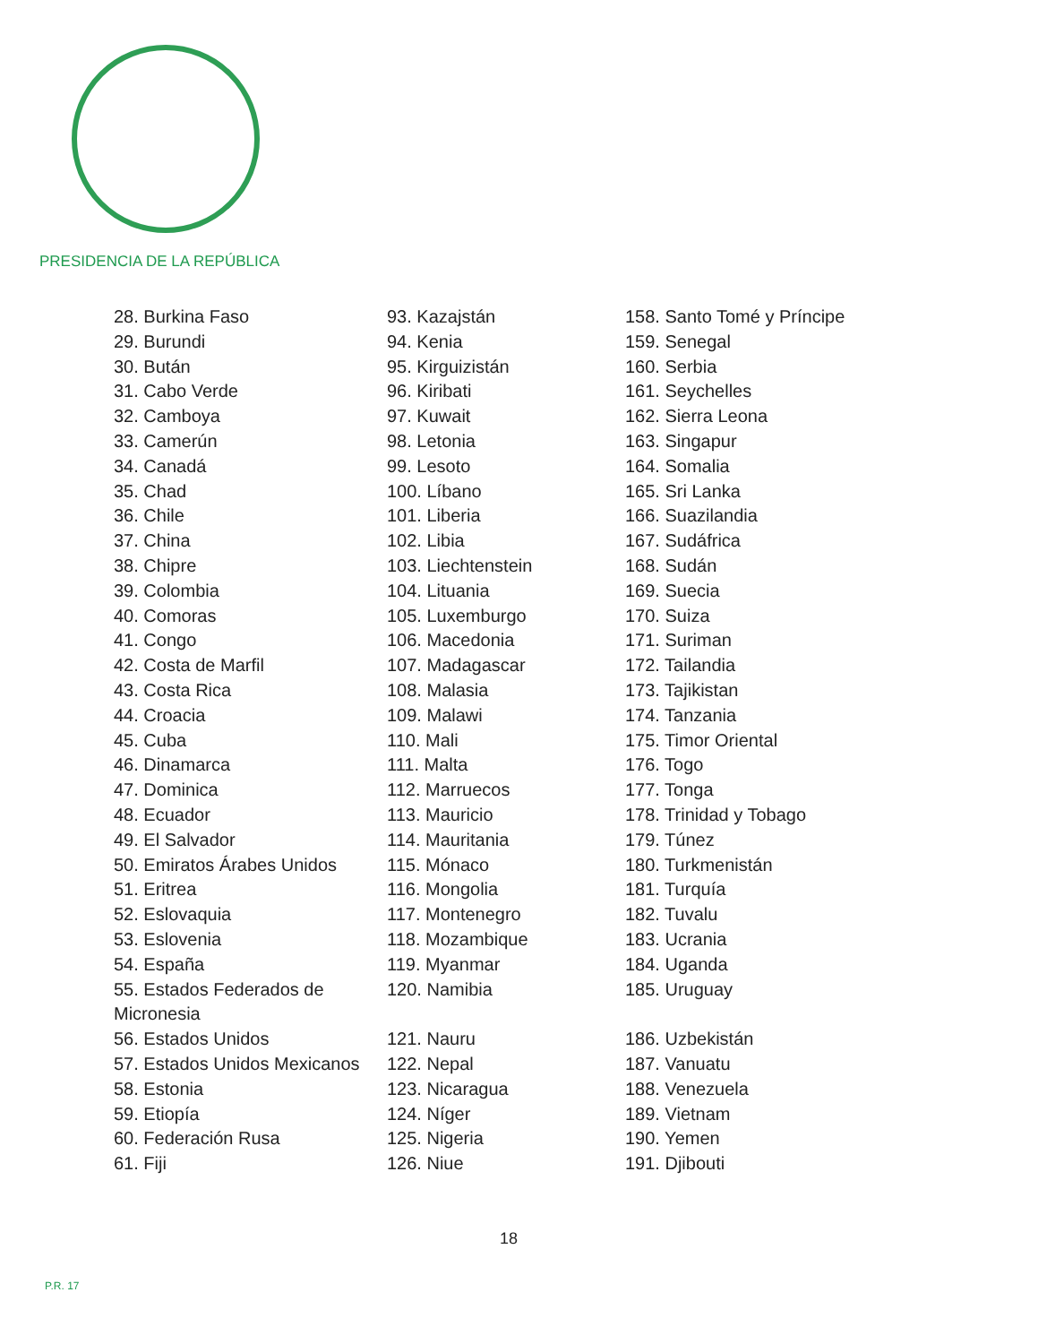PRESIDENCIA DE LA REPÚBLICA
28. Burkina Faso
29. Burundi
30. Bután
31. Cabo Verde
32. Camboya
33. Camerún
34. Canadá
35. Chad
36. Chile
37. China
38. Chipre
39. Colombia
40. Comoras
41. Congo
42. Costa de Marfil
43. Costa Rica
44. Croacia
45. Cuba
46. Dinamarca
47. Dominica
48. Ecuador
49. El Salvador
50. Emiratos Árabes Unidos
51. Eritrea
52. Eslovaquia
53. Eslovenia
54. España
55. Estados Federados de
Micronesia
56. Estados Unidos
57. Estados Unidos Mexicanos
58. Estonia
59. Etiopía
60. Federación Rusa
61. Fiji
93. Kazajstán
94. Kenia
95. Kirguizistán
96. Kiribati
97. Kuwait
98. Letonia
99. Lesoto
100. Líbano
101. Liberia
102. Libia
103. Liechtenstein
104. Lituania
105. Luxemburgo
106. Macedonia
107. Madagascar
108. Malasia
109. Malawi
110. Mali
111. Malta
112. Marruecos
113. Mauricio
114. Mauritania
115. Mónaco
116. Mongolia
117. Montenegro
118. Mozambique
119. Myanmar
120. Namibia
121. Nauru
122. Nepal
123. Nicaragua
124. Níger
125. Nigeria
126. Niue
158. Santo Tomé y Príncipe
159. Senegal
160. Serbia
161. Seychelles
162. Sierra Leona
163. Singapur
164. Somalia
165. Sri Lanka
166. Suazilandia
167. Sudáfrica
168. Sudán
169. Suecia
170. Suiza
171. Suriman
172. Tailandia
173. Tajikistan
174. Tanzania
175. Timor Oriental
176. Togo
177. Tonga
178. Trinidad y Tobago
179. Túnez
180. Turkmenistán
181. Turquía
182. Tuvalu
183. Ucrania
184. Uganda
185. Uruguay
186. Uzbekistán
187. Vanuatu
188. Venezuela
189. Vietnam
190. Yemen
191. Djibouti
18
P.R. 17